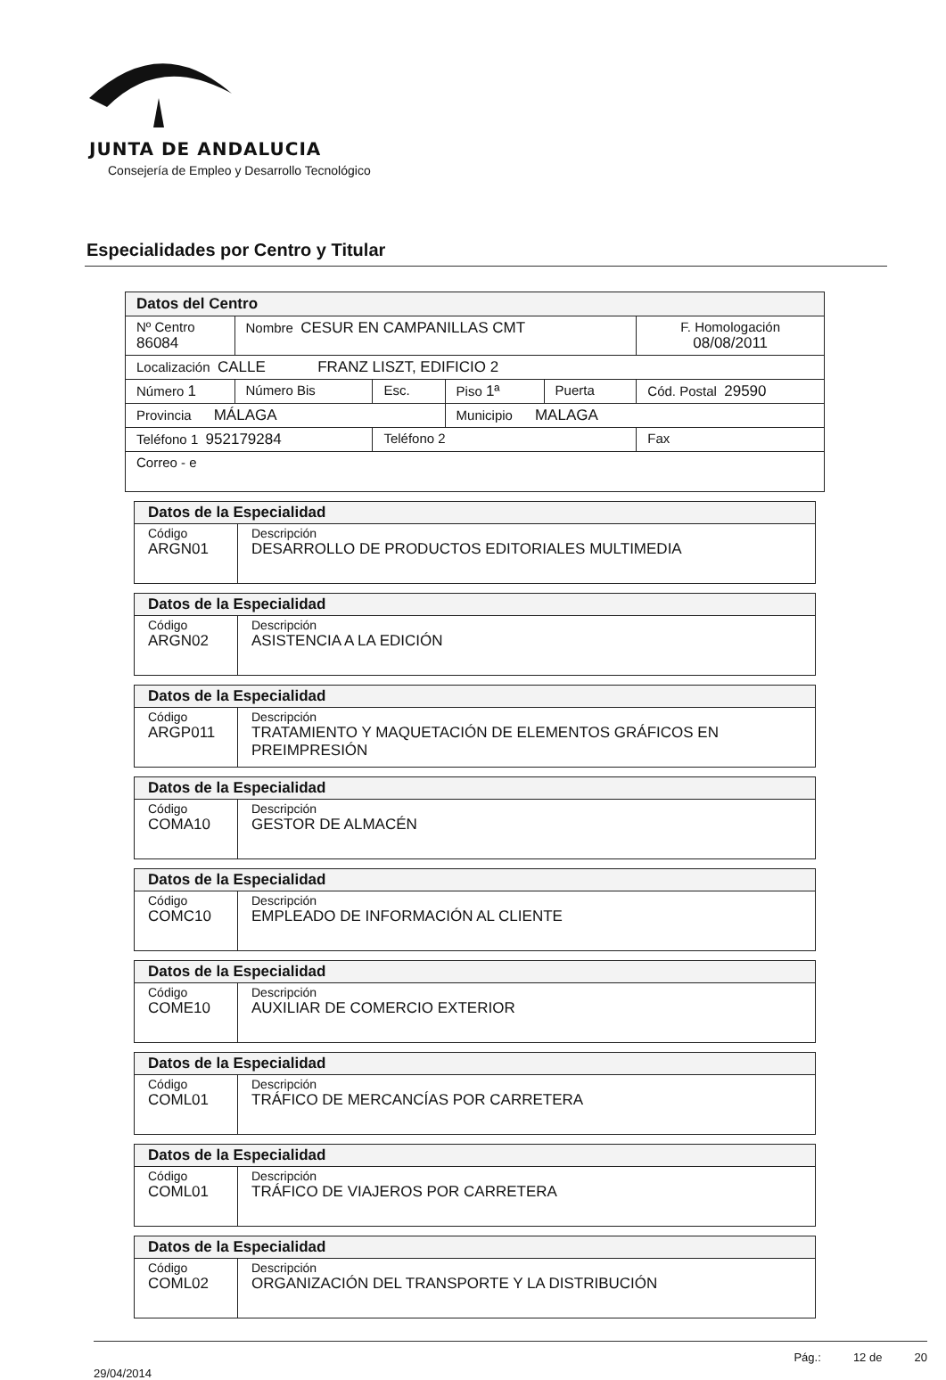JUNTA DE ANDALUCIA
Consejería de Empleo y Desarrollo Tecnológico
Especialidades por Centro y Titular
| Datos del Centro | | | | | |
| Nº Centro 86084 | Nombre CESUR EN CAMPANILLAS CMT | | | | F. Homologación 08/08/2011 |
| Localización CALLE FRANZ LISZT, EDIFICIO 2 | | | | | |
| Número 1 | Número Bis | Esc. | Piso 1ª | Puerta | Cód. Postal 29590 |
| Provincia MÁLAGA | | | Municipio MALAGA | | |
| Teléfono 1 952179284 | | Teléfono 2 | | | Fax |
| Correo - e | | | | | |
| Datos de la Especialidad | |
| Código ARGN01 | Descripción DESARROLLO DE PRODUCTOS EDITORIALES MULTIMEDIA |
| Datos de la Especialidad | |
| Código ARGN02 | Descripción ASISTENCIA A LA EDICIÓN |
| Datos de la Especialidad | |
| Código ARGP011 | Descripción TRATAMIENTO Y MAQUETACIÓN DE ELEMENTOS GRÁFICOS EN PREIMPRESIÓN |
| Datos de la Especialidad | |
| Código COMA10 | Descripción GESTOR DE ALMACÉN |
| Datos de la Especialidad | |
| Código COMC10 | Descripción EMPLEADO DE INFORMACIÓN AL CLIENTE |
| Datos de la Especialidad | |
| Código COME10 | Descripción AUXILIAR DE COMERCIO EXTERIOR |
| Datos de la Especialidad | |
| Código COML01 | Descripción TRÁFICO DE MERCANCÍAS POR CARRETERA |
| Datos de la Especialidad | |
| Código COML01 | Descripción TRÁFICO DE VIAJEROS POR CARRETERA |
| Datos de la Especialidad | |
| Código COML02 | Descripción ORGANIZACIÓN DEL TRANSPORTE Y LA DISTRIBUCIÓN |
29/04/2014 Pág.: 12 de 20